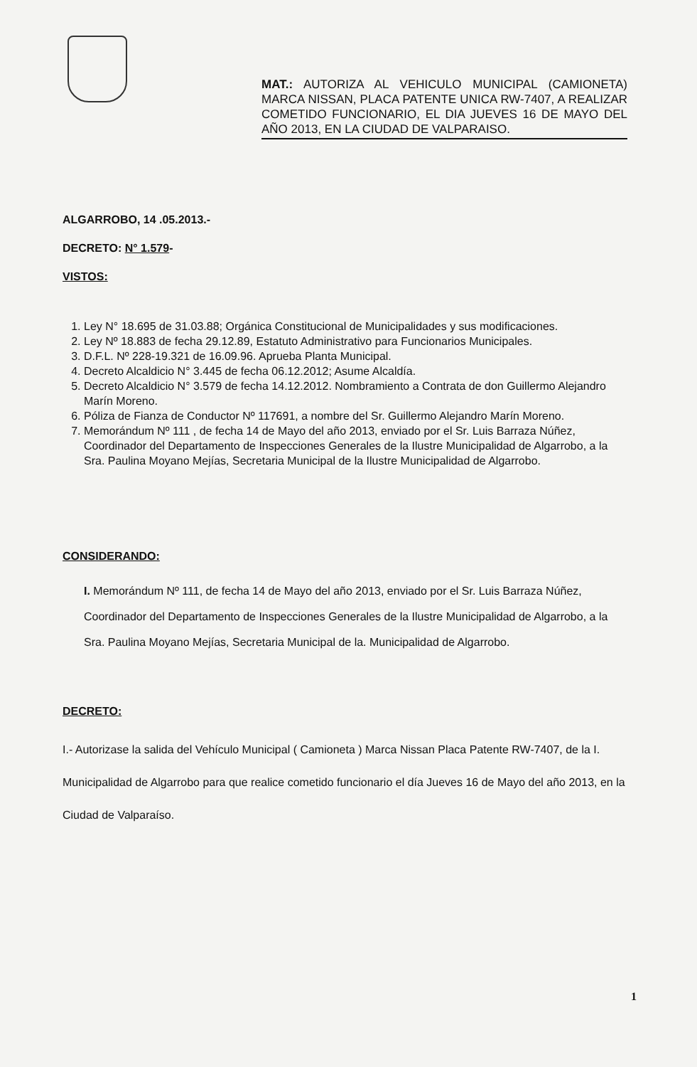MAT.: AUTORIZA AL VEHICULO MUNICIPAL (CAMIONETA) MARCA NISSAN, PLACA PATENTE UNICA RW-7407, A REALIZAR COMETIDO FUNCIONARIO, EL DIA JUEVES 16 DE MAYO DEL AÑO 2013, EN LA CIUDAD DE VALPARAISO.
ALGARROBO, 14 .05.2013.-
DECRETO: N° 1.579-
VISTOS:
1. Ley N° 18.695 de 31.03.88; Orgánica Constitucional de Municipalidades y sus modificaciones.
2. Ley Nº 18.883 de fecha 29.12.89, Estatuto Administrativo para Funcionarios Municipales.
3. D.F.L. Nº 228-19.321 de 16.09.96. Aprueba Planta Municipal.
4. Decreto Alcaldicio N° 3.445 de fecha 06.12.2012; Asume Alcaldía.
5. Decreto Alcaldicio N° 3.579 de fecha 14.12.2012. Nombramiento a Contrata de don Guillermo Alejandro Marín Moreno.
6. Póliza de Fianza de Conductor Nº 117691, a nombre del Sr. Guillermo Alejandro Marín Moreno.
7. Memorándum Nº 111 , de fecha 14 de Mayo del año 2013, enviado por el Sr. Luis Barraza Núñez, Coordinador del Departamento de Inspecciones Generales de la Ilustre Municipalidad de Algarrobo, a la Sra. Paulina Moyano Mejías, Secretaria Municipal de la Ilustre Municipalidad de Algarrobo.
CONSIDERANDO:
I. Memorándum Nº 111, de fecha 14 de Mayo del año 2013, enviado por el Sr. Luis Barraza Núñez, Coordinador del Departamento de Inspecciones Generales de la Ilustre Municipalidad de Algarrobo, a la Sra. Paulina Moyano Mejías, Secretaria Municipal de la. Municipalidad de Algarrobo.
DECRETO:
I.- Autorizase la salida del Vehículo Municipal ( Camioneta ) Marca Nissan Placa Patente RW-7407, de la I. Municipalidad de Algarrobo para que realice cometido funcionario el día Jueves 16 de Mayo del año 2013, en la Ciudad de Valparaíso.
1